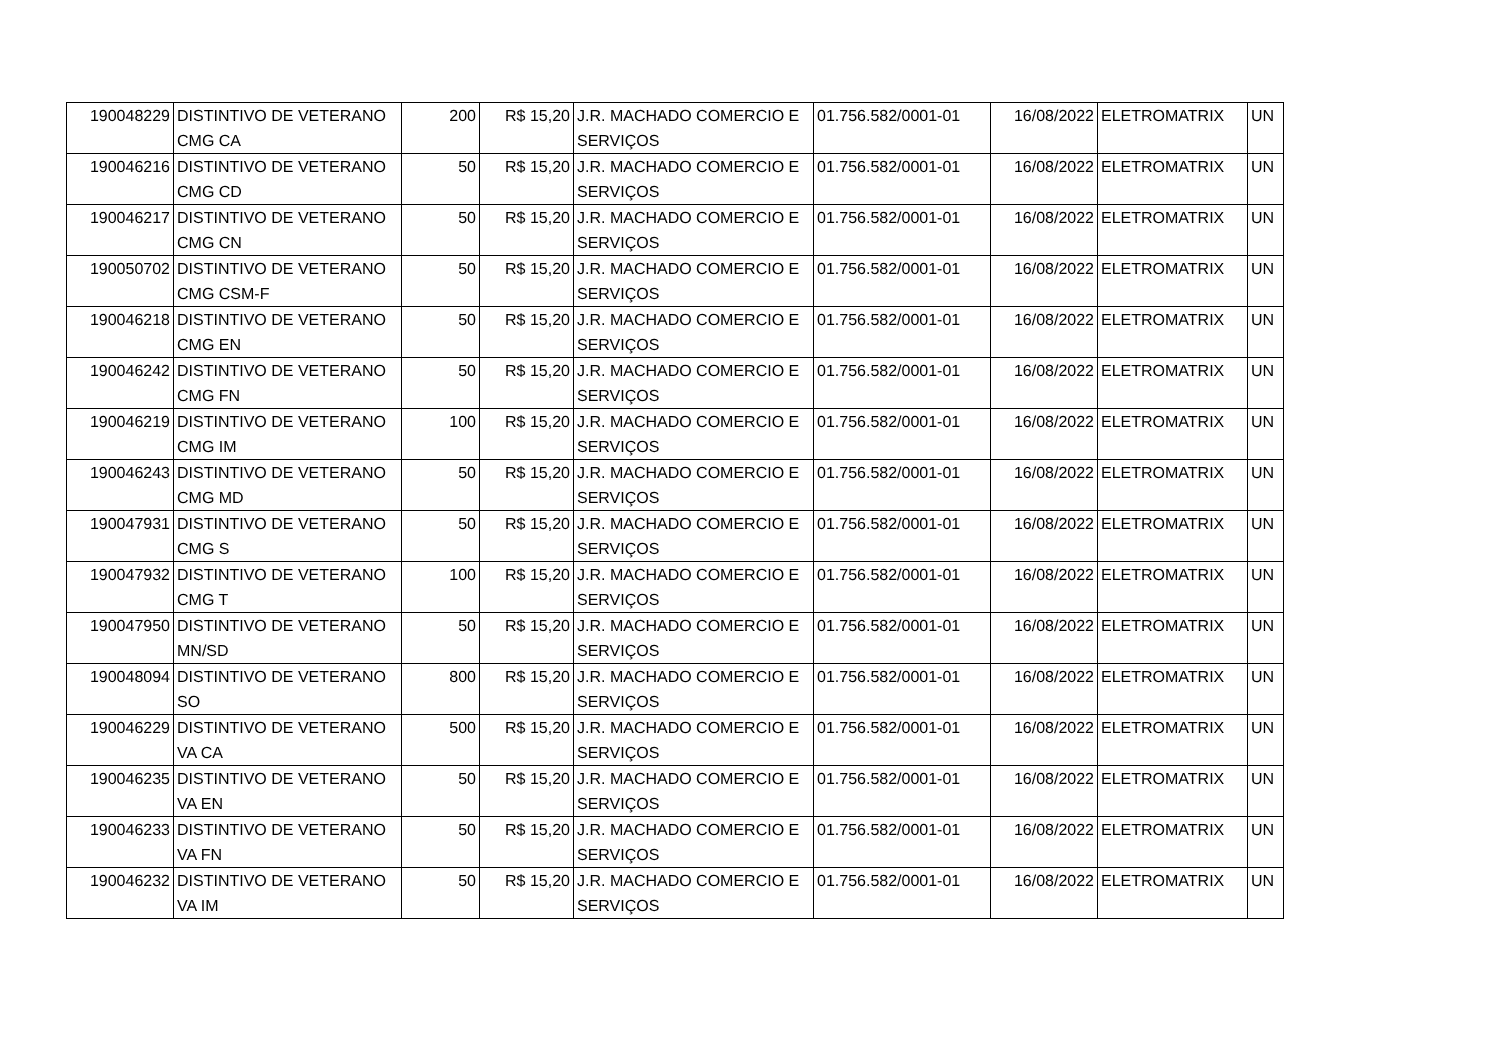| 190048229 | DISTINTIVO DE VETERANO CMG CA | 200 | R$ 15,20 | J.R. MACHADO COMERCIO E SERVIÇOS | 01.756.582/0001-01 | 16/08/2022 | ELETROMATRIX | UN |
| 190046216 | DISTINTIVO DE VETERANO CMG CD | 50 | R$ 15,20 | J.R. MACHADO COMERCIO E SERVIÇOS | 01.756.582/0001-01 | 16/08/2022 | ELETROMATRIX | UN |
| 190046217 | DISTINTIVO DE VETERANO CMG CN | 50 | R$ 15,20 | J.R. MACHADO COMERCIO E SERVIÇOS | 01.756.582/0001-01 | 16/08/2022 | ELETROMATRIX | UN |
| 190050702 | DISTINTIVO DE VETERANO CMG CSM-F | 50 | R$ 15,20 | J.R. MACHADO COMERCIO E SERVIÇOS | 01.756.582/0001-01 | 16/08/2022 | ELETROMATRIX | UN |
| 190046218 | DISTINTIVO DE VETERANO CMG EN | 50 | R$ 15,20 | J.R. MACHADO COMERCIO E SERVIÇOS | 01.756.582/0001-01 | 16/08/2022 | ELETROMATRIX | UN |
| 190046242 | DISTINTIVO DE VETERANO CMG FN | 50 | R$ 15,20 | J.R. MACHADO COMERCIO E SERVIÇOS | 01.756.582/0001-01 | 16/08/2022 | ELETROMATRIX | UN |
| 190046219 | DISTINTIVO DE VETERANO CMG IM | 100 | R$ 15,20 | J.R. MACHADO COMERCIO E SERVIÇOS | 01.756.582/0001-01 | 16/08/2022 | ELETROMATRIX | UN |
| 190046243 | DISTINTIVO DE VETERANO CMG MD | 50 | R$ 15,20 | J.R. MACHADO COMERCIO E SERVIÇOS | 01.756.582/0001-01 | 16/08/2022 | ELETROMATRIX | UN |
| 190047931 | DISTINTIVO DE VETERANO CMG S | 50 | R$ 15,20 | J.R. MACHADO COMERCIO E SERVIÇOS | 01.756.582/0001-01 | 16/08/2022 | ELETROMATRIX | UN |
| 190047932 | DISTINTIVO DE VETERANO CMG T | 100 | R$ 15,20 | J.R. MACHADO COMERCIO E SERVIÇOS | 01.756.582/0001-01 | 16/08/2022 | ELETROMATRIX | UN |
| 190047950 | DISTINTIVO DE VETERANO MN/SD | 50 | R$ 15,20 | J.R. MACHADO COMERCIO E SERVIÇOS | 01.756.582/0001-01 | 16/08/2022 | ELETROMATRIX | UN |
| 190048094 | DISTINTIVO DE VETERANO SO | 800 | R$ 15,20 | J.R. MACHADO COMERCIO E SERVIÇOS | 01.756.582/0001-01 | 16/08/2022 | ELETROMATRIX | UN |
| 190046229 | DISTINTIVO DE VETERANO VA CA | 500 | R$ 15,20 | J.R. MACHADO COMERCIO E SERVIÇOS | 01.756.582/0001-01 | 16/08/2022 | ELETROMATRIX | UN |
| 190046235 | DISTINTIVO DE VETERANO VA EN | 50 | R$ 15,20 | J.R. MACHADO COMERCIO E SERVIÇOS | 01.756.582/0001-01 | 16/08/2022 | ELETROMATRIX | UN |
| 190046233 | DISTINTIVO DE VETERANO VA FN | 50 | R$ 15,20 | J.R. MACHADO COMERCIO E SERVIÇOS | 01.756.582/0001-01 | 16/08/2022 | ELETROMATRIX | UN |
| 190046232 | DISTINTIVO DE VETERANO VA IM | 50 | R$ 15,20 | J.R. MACHADO COMERCIO E SERVIÇOS | 01.756.582/0001-01 | 16/08/2022 | ELETROMATRIX | UN |